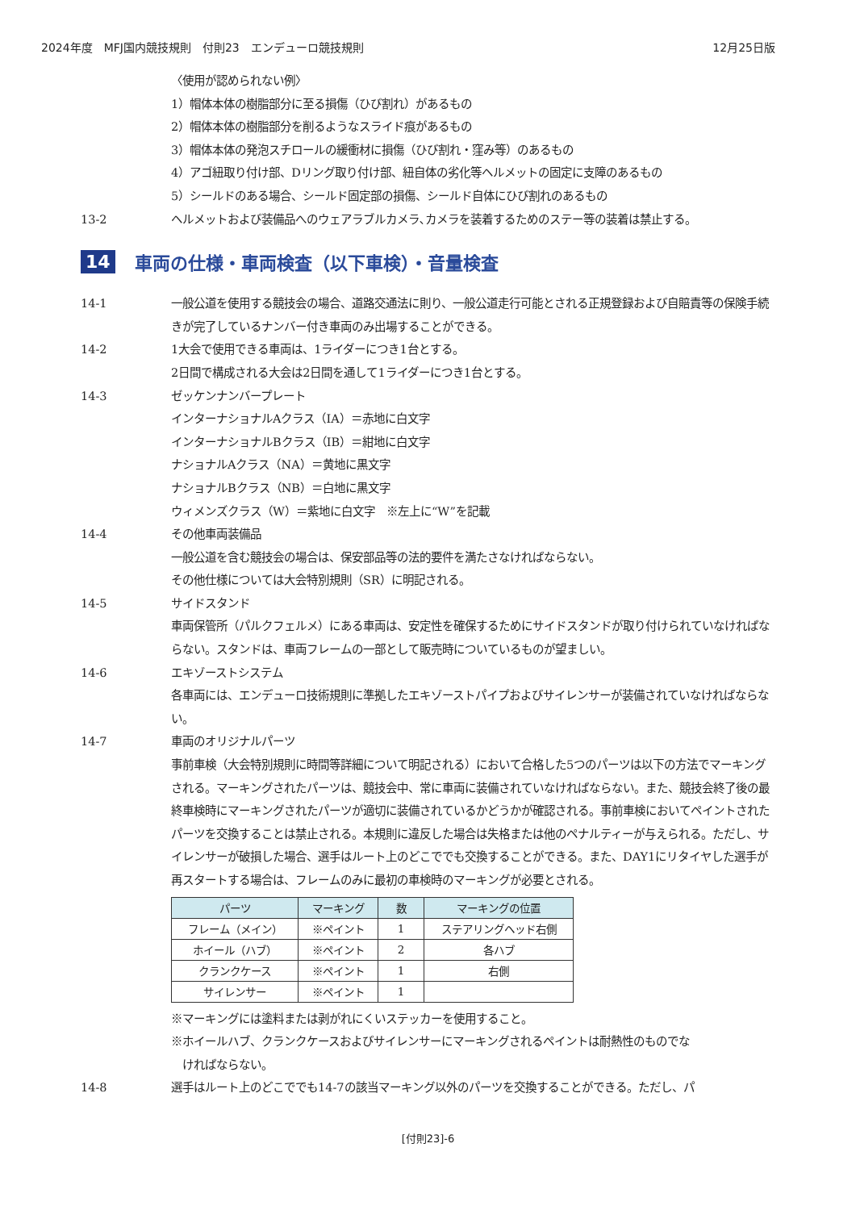2024年度　MFJ国内競技規則　付則23　エンデューロ競技規則 12月25日版
〈使用が認められない例〉
1）帽体本体の樹脂部分に至る損傷（ひび割れ）があるもの
2）帽体本体の樹脂部分を削るようなスライド痕があるもの
3）帽体本体の発泡スチロールの緩衝材に損傷（ひび割れ・窪み等）のあるもの
4）アゴ紐取り付け部、Dリング取り付け部、紐自体の劣化等ヘルメットの固定に支障のあるもの
5）シールドのある場合、シールド固定部の損傷、シールド自体にひび割れのあるもの
13-2 ヘルメットおよび装備品へのウェアラブルカメラ､カメラを装着するためのステー等の装着は禁止する。
14 車両の仕様・車両検査（以下車検）・音量検査
14-1 一般公道を使用する競技会の場合、道路交通法に則り、一般公道走行可能とされる正規登録および自賠責等の保険手続きが完了しているナンバー付き車両のみ出場することができる。
14-2 1大会で使用できる車両は、1ライダーにつき1台とする。
2日間で構成される大会は2日間を通して1ライダーにつき1台とする。
14-3 ゼッケンナンバープレート
インターナショナルAクラス（IA）＝赤地に白文字
インターナショナルBクラス（IB）＝紺地に白文字
ナショナルAクラス（NA）＝黄地に黒文字
ナショナルBクラス（NB）＝白地に黒文字
ウィメンズクラス（W）＝紫地に白文字　※左上に“W”を記載
14-4 その他車両装備品
一般公道を含む競技会の場合は、保安部品等の法的要件を満たさなければならない。
その他仕様については大会特別規則（SR）に明記される。
14-5 サイドスタンド
車両保管所（パルクフェルメ）にある車両は、安定性を確保するためにサイドスタンドが取り付けられていなければならない。スタンドは、車両フレームの一部として販売時についているものが望ましい。
14-6 エキゾーストシステム
各車両には、エンデューロ技術規則に準拠したエキゾーストパイプおよびサイレンサーが装備されていなければならない。
14-7 車両のオリジナルパーツ
事前車検（大会特別規則に時間等詳細について明記される）において合格した5つのパーツは以下の方法でマーキングされる。マーキングされたパーツは、競技会中、常に車両に装備されていなければならない。また、競技会終了後の最終車検時にマーキングされたパーツが適切に装備されているかどうかが確認される。事前車検においてペイントされたパーツを交換することは禁止される。本規則に違反した場合は失格または他のペナルティーが与えられる。ただし、サイレンサーが破損した場合、選手はルート上のどこででも交換することができる。また、DAY1にリタイヤした選手が再スタートする場合は、フレームのみに最初の車検時のマーキングが必要とされる。
| パーツ | マーキング | 数 | マーキングの位置 |
| --- | --- | --- | --- |
| フレーム（メイン） | ※ペイント | 1 | ステアリングヘッド右側 |
| ホイール（ハブ） | ※ペイント | 2 | 各ハブ |
| クランクケース | ※ペイント | 1 | 右側 |
| サイレンサー | ※ペイント | 1 | |
※マーキングには塗料または剥がれにくいステッカーを使用すること。
※ホイールハブ、クランクケースおよびサイレンサーにマーキングされるペイントは耐熱性のものでな
　ければならない。
14-8 選手はルート上のどこででも14-7の該当マーキング以外のパーツを交換することができる。ただし、パ
[付則23]-6